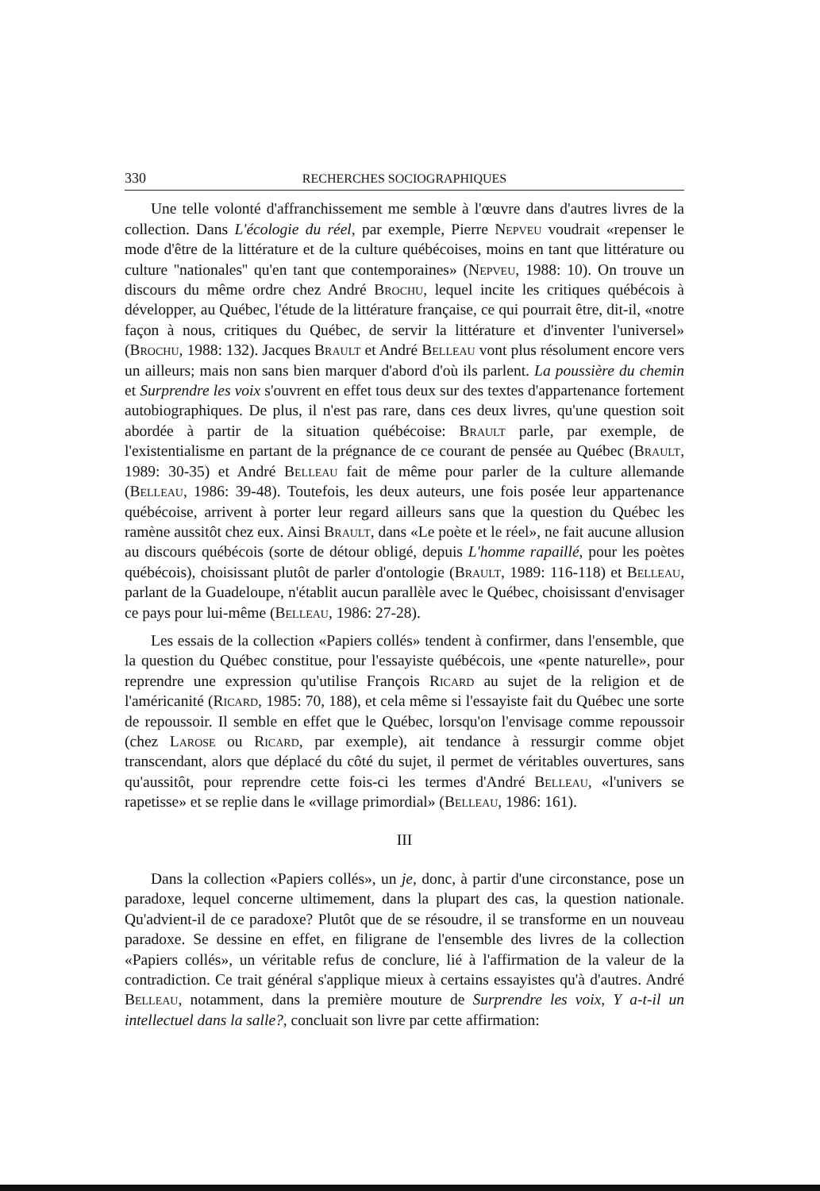330 RECHERCHES SOCIOGRAPHIQUES
Une telle volonté d'affranchissement me semble à l'œuvre dans d'autres livres de la collection. Dans L'écologie du réel, par exemple, Pierre Nepveu voudrait «repenser le mode d'être de la littérature et de la culture québécoises, moins en tant que littérature ou culture ''nationales'' qu'en tant que contemporaines» (Nepveu, 1988: 10). On trouve un discours du même ordre chez André Brochu, lequel incite les critiques québécois à développer, au Québec, l'étude de la littérature française, ce qui pourrait être, dit-il, «notre façon à nous, critiques du Québec, de servir la littérature et d'inventer l'universel» (Brochu, 1988: 132). Jacques Brault et André Belleau vont plus résolument encore vers un ailleurs; mais non sans bien marquer d'abord d'où ils parlent. La poussière du chemin et Surprendre les voix s'ouvrent en effet tous deux sur des textes d'appartenance fortement autobiographiques. De plus, il n'est pas rare, dans ces deux livres, qu'une question soit abordée à partir de la situation québécoise: Brault parle, par exemple, de l'existentialisme en partant de la prégnance de ce courant de pensée au Québec (Brault, 1989: 30-35) et André Belleau fait de même pour parler de la culture allemande (Belleau, 1986: 39-48). Toutefois, les deux auteurs, une fois posée leur appartenance québécoise, arrivent à porter leur regard ailleurs sans que la question du Québec les ramène aussitôt chez eux. Ainsi Brault, dans «Le poète et le réel», ne fait aucune allusion au discours québécois (sorte de détour obligé, depuis L'homme rapaillé, pour les poètes québécois), choisissant plutôt de parler d'ontologie (Brault, 1989: 116-118) et Belleau, parlant de la Guadeloupe, n'établit aucun parallèle avec le Québec, choisissant d'envisager ce pays pour lui-même (Belleau, 1986: 27-28).
Les essais de la collection «Papiers collés» tendent à confirmer, dans l'ensemble, que la question du Québec constitue, pour l'essayiste québécois, une «pente naturelle», pour reprendre une expression qu'utilise François Ricard au sujet de la religion et de l'américanité (Ricard, 1985: 70, 188), et cela même si l'essayiste fait du Québec une sorte de repoussoir. Il semble en effet que le Québec, lorsqu'on l'envisage comme repoussoir (chez Larose ou Ricard, par exemple), ait tendance à ressurgir comme objet transcendant, alors que déplacé du côté du sujet, il permet de véritables ouvertures, sans qu'aussitôt, pour reprendre cette fois-ci les termes d'André Belleau, «l'univers se rapetisse» et se replie dans le «village primordial» (Belleau, 1986: 161).
III
Dans la collection «Papiers collés», un je, donc, à partir d'une circonstance, pose un paradoxe, lequel concerne ultimement, dans la plupart des cas, la question nationale. Qu'advient-il de ce paradoxe? Plutôt que de se résoudre, il se transforme en un nouveau paradoxe. Se dessine en effet, en filigrane de l'ensemble des livres de la collection «Papiers collés», un véritable refus de conclure, lié à l'affirmation de la valeur de la contradiction. Ce trait général s'applique mieux à certains essayistes qu'à d'autres. André Belleau, notamment, dans la première mouture de Surprendre les voix, Y a-t-il un intellectuel dans la salle?, concluait son livre par cette affirmation: